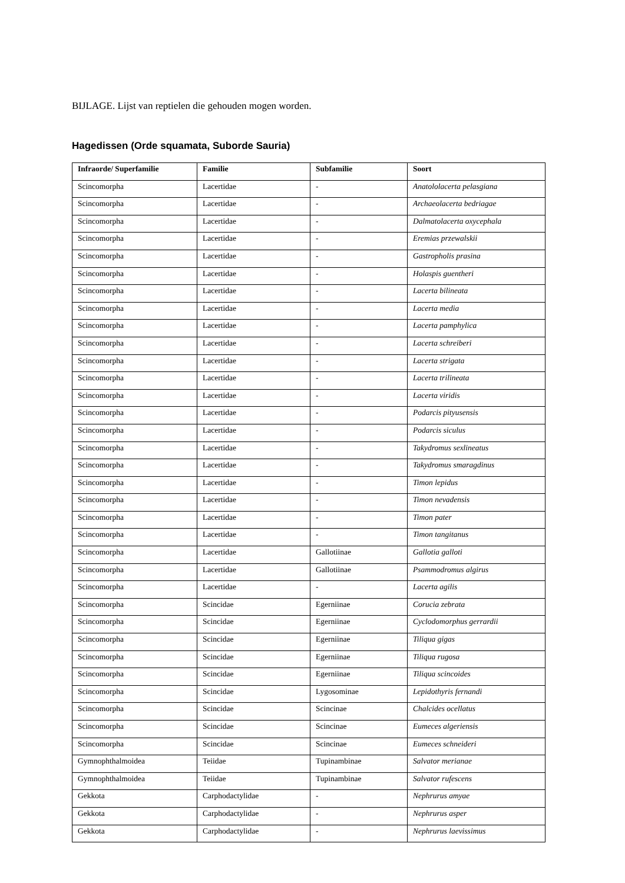BIJLAGE. Lijst van reptielen die gehouden mogen worden.
Hagedissen (Orde squamata, Suborde Sauria)
| Infraorde/ Superfamilie | Familie | Subfamilie | Soort |
| --- | --- | --- | --- |
| Scincomorpha | Lacertidae | - | Anatololacerta pelasgiana |
| Scincomorpha | Lacertidae | - | Archaeolacerta bedriagae |
| Scincomorpha | Lacertidae | - | Dalmatolacerta oxycephala |
| Scincomorpha | Lacertidae | - | Eremias przewalskii |
| Scincomorpha | Lacertidae | - | Gastropholis prasina |
| Scincomorpha | Lacertidae | - | Holaspis guentheri |
| Scincomorpha | Lacertidae | - | Lacerta bilineata |
| Scincomorpha | Lacertidae | - | Lacerta media |
| Scincomorpha | Lacertidae | - | Lacerta pamphylica |
| Scincomorpha | Lacertidae | - | Lacerta schreiberi |
| Scincomorpha | Lacertidae | - | Lacerta strigata |
| Scincomorpha | Lacertidae | - | Lacerta trilineata |
| Scincomorpha | Lacertidae | - | Lacerta viridis |
| Scincomorpha | Lacertidae | - | Podarcis pityusensis |
| Scincomorpha | Lacertidae | - | Podarcis siculus |
| Scincomorpha | Lacertidae | - | Takydromus sexlineatus |
| Scincomorpha | Lacertidae | - | Takydromus smaragdinus |
| Scincomorpha | Lacertidae | - | Timon lepidus |
| Scincomorpha | Lacertidae | - | Timon nevadensis |
| Scincomorpha | Lacertidae | - | Timon pater |
| Scincomorpha | Lacertidae | - | Timon tangitanus |
| Scincomorpha | Lacertidae | Gallotiinae | Gallotia galloti |
| Scincomorpha | Lacertidae | Gallotiinae | Psammodromus algirus |
| Scincomorpha | Lacertidae | - | Lacerta agilis |
| Scincomorpha | Scincidae | Egerniinae | Corucia zebrata |
| Scincomorpha | Scincidae | Egerniinae | Cyclodomorphus gerrardii |
| Scincomorpha | Scincidae | Egerniinae | Tiliqua gigas |
| Scincomorpha | Scincidae | Egerniinae | Tiliqua rugosa |
| Scincomorpha | Scincidae | Egerniinae | Tiliqua scincoides |
| Scincomorpha | Scincidae | Lygosominae | Lepidothyris fernandi |
| Scincomorpha | Scincidae | Scincinae | Chalcides ocellatus |
| Scincomorpha | Scincidae | Scincinae | Eumeces algeriensis |
| Scincomorpha | Scincidae | Scincinae | Eumeces schneideri |
| Gymnophthalmoidea | Teiidae | Tupinambinae | Salvator merianae |
| Gymnophthalmoidea | Teiidae | Tupinambinae | Salvator rufescens |
| Gekkota | Carphodactylidae | - | Nephrurus amyae |
| Gekkota | Carphodactylidae | - | Nephrurus asper |
| Gekkota | Carphodactylidae | - | Nephrurus laevissimus |